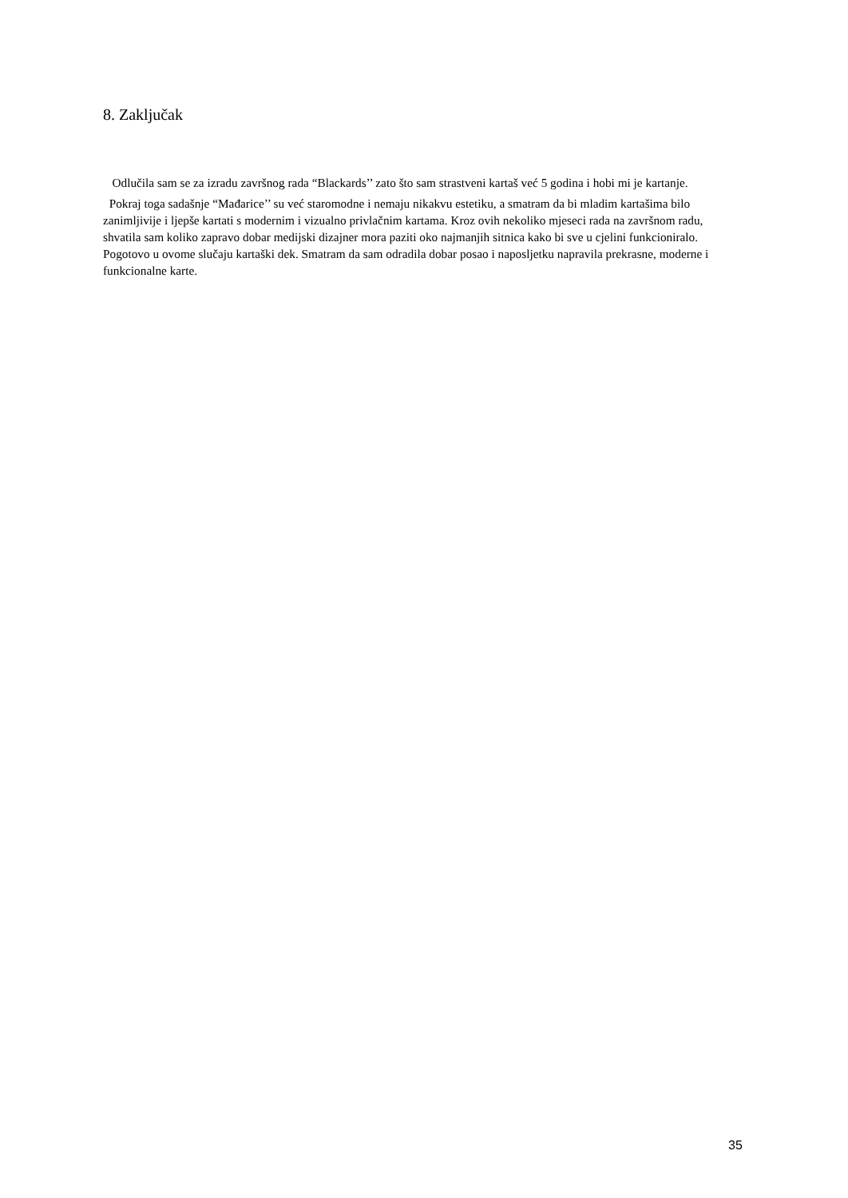8. Zaključak
Odlučila sam se za izradu završnog rada “Blackards’’ zato što sam strastveni kartaš već 5 godina i hobi mi je kartanje.
Pokraj toga sadašnje “Mađarice’’ su već staromodne i nemaju nikakvu estetiku, a smatram da bi mladim kartašima bilo zanimljivije i ljepše kartati s modernim i vizualno privlačnim kartama. Kroz ovih nekoliko mjeseci rada na završnom radu, shvatila sam koliko zapravo dobar medijski dizajner mora paziti oko najmanjih sitnica kako bi sve u cjelini funkcioniralo. Pogotovo u ovome slučaju kartaški dek. Smatram da sam odradila dobar posao i naposljetku napravila prekrasne, moderne i funkcionalne karte.
35